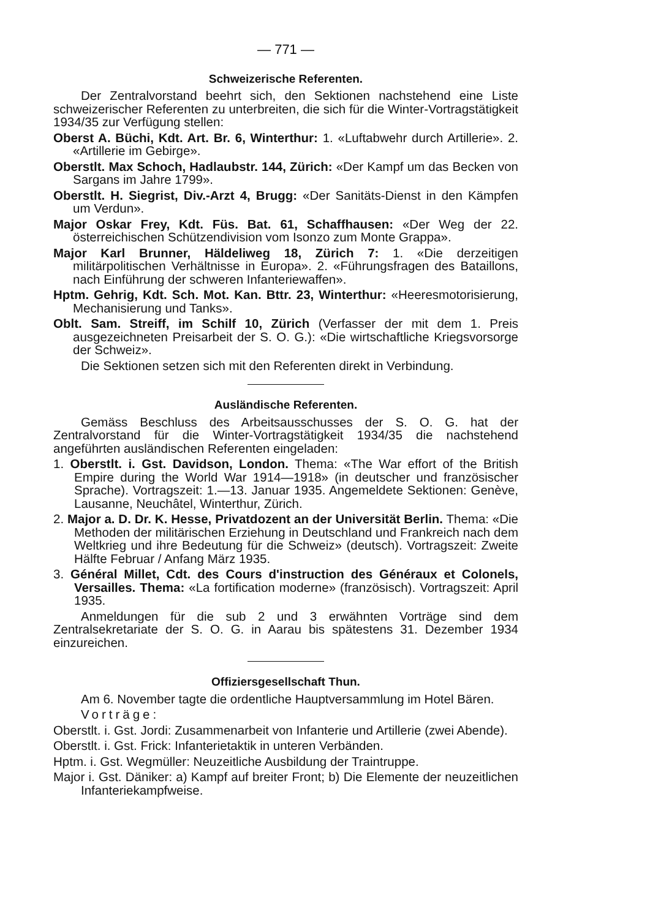— 771 —
Schweizerische Referenten.
Der Zentralvorstand beehrt sich, den Sektionen nachstehend eine Liste schweizerischer Referenten zu unterbreiten, die sich für die Winter-Vortragstätigkeit 1934/35 zur Verfügung stellen:
Oberst A. Büchi, Kdt. Art. Br. 6, Winterthur: 1. «Luftabwehr durch Artillerie». 2. «Artillerie im Gebirge».
Oberstlt. Max Schoch, Hadlaubstr. 144, Zürich: «Der Kampf um das Becken von Sargans im Jahre 1799».
Oberstlt. H. Siegrist, Div.-Arzt 4, Brugg: «Der Sanitäts-Dienst in den Kämpfen um Verdun».
Major Oskar Frey, Kdt. Füs. Bat. 61, Schaffhausen: «Der Weg der 22. österreichischen Schützendivision vom Isonzo zum Monte Grappa».
Major Karl Brunner, Häldeliweg 18, Zürich 7: 1. «Die derzeitigen militärpolitischen Verhältnisse in Europa». 2. «Führungsfragen des Bataillons, nach Einführung der schweren Infanteriewaffen».
Hptm. Gehrig, Kdt. Sch. Mot. Kan. Bttr. 23, Winterthur: «Heeresmotorisierung, Mechanisierung und Tanks».
Oblt. Sam. Streiff, im Schilf 10, Zürich (Verfasser der mit dem 1. Preis ausgezeichneten Preisarbeit der S. O. G.): «Die wirtschaftliche Kriegsvorsorge der Schweiz».
Die Sektionen setzen sich mit den Referenten direkt in Verbindung.
Ausländische Referenten.
Gemäss Beschluss des Arbeitsausschusses der S. O. G. hat der Zentralvorstand für die Winter-Vortragstätigkeit 1934/35 die nachstehend angeführten ausländischen Referenten eingeladen:
1. Oberstlt. i. Gst. Davidson, London. Thema: «The War effort of the British Empire during the World War 1914—1918» (in deutscher und französischer Sprache). Vortragszeit: 1.—13. Januar 1935. Angemeldete Sektionen: Genève, Lausanne, Neuchâtel, Winterthur, Zürich.
2. Major a. D. Dr. K. Hesse, Privatdozent an der Universität Berlin. Thema: «Die Methoden der militärischen Erziehung in Deutschland und Frankreich nach dem Weltkrieg und ihre Bedeutung für die Schweiz» (deutsch). Vortragszeit: Zweite Hälfte Februar / Anfang März 1935.
3. Général Millet, Cdt. des Cours d'instruction des Généraux et Colonels, Versailles. Thema: «La fortification moderne» (französisch). Vortragszeit: April 1935.
Anmeldungen für die sub 2 und 3 erwähnten Vorträge sind dem Zentralsekretariate der S. O. G. in Aarau bis spätestens 31. Dezember 1934 einzureichen.
Offiziersgesellschaft Thun.
Am 6. November tagte die ordentliche Hauptversammlung im Hotel Bären.
Vorträge:
Oberstlt. i. Gst. Jordi: Zusammenarbeit von Infanterie und Artillerie (zwei Abende).
Oberstlt. i. Gst. Frick: Infanterietaktik in unteren Verbänden.
Hptm. i. Gst. Wegmüller: Neuzeitliche Ausbildung der Traintruppe.
Major i. Gst. Däniker: a) Kampf auf breiter Front; b) Die Elemente der neuzeitlichen Infanteriekampfweise.